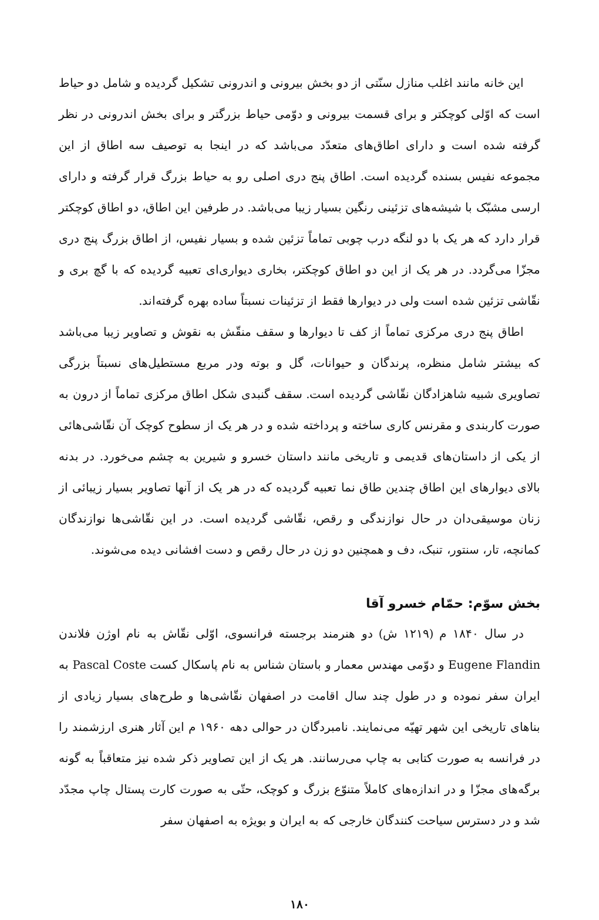این خانه مانند اغلب منازل سنّتی از دو بخش بیرونی و اندرونی تشکیل گردیده و شامل دو حیاط است که اوّلی کوچکتر و برای قسمت بیرونی و دوّمی حیاط بزرگتر و برای بخش اندرونی در نظر گرفته شده است و دارای اطاق‌های متعدّد می‌باشد که در اینجا به توصیف سه اطاق از این مجموعه نفیس بسنده گردیده است. اطاق پنج دری اصلی رو به حیاط بزرگ قرار گرفته و دارای ارسی مشبّک با شیشه‌های تزئینی رنگین بسیار زیبا می‌باشد. در طرفین این اطاق، دو اطاق کوچکتر قرار دارد که هر یک با دو لنگه درب چوبی تماماً تزئین شده و بسیار نفیس، از اطاق بزرگ پنج دری مجزّا می‌گردد. در هر یک از این دو اطاق کوچکتر، بخاری دیواری‌ای تعبیه گردیده که با گچ بری و نقّاشی تزئین شده است ولی در دیوارها فقط از تزئینات نسبتاً ساده بهره گرفته‌اند.
اطاق پنج دری مرکزی تماماً از کف تا دیوارها و سقف منقّش به نقوش و تصاویر زیبا می‌باشد که بیشتر شامل منظره، پرندگان و حیوانات، گل و بوته ودر مربع مستطیل‌های نسبتاً بزرگی تصاویری شبیه شاهزادگان نقّاشی گردیده است. سقف گنبدی شکل اطاق مرکزی تماماً از درون به صورت کاربندی و مقرنس کاری ساخته و پرداخته شده و در هر یک از سطوح کوچک آن نقّاشی‌هائی از یکی از داستان‌های قدیمی و تاریخی مانند داستان خسرو و شیرین به چشم می‌خورد. در بدنه بالای دیوارهای این اطاق چندین طاق نما تعبیه گردیده که در هر یک از آنها تصاویر بسیار زیبائی از زنان موسیقی‌دان در حال نوازندگی و رقص، نقّاشی گردیده است. در این نقّاشی‌ها نوازندگان کمانچه، تار، سنتور، تنبک، دف و همچنین دو زن در حال رقص و دست افشانی دیده می‌شوند.
بخش سوّم: حمّام خسرو آقا
در سال ۱۸۴۰ م (۱۲۱۹ ش) دو هنرمند برجسته فرانسوی، اوّلی نقّاش به نام اوژن فلاندن Eugene Flandin و دوّمی مهندس معمار و باستان شناس به نام پاسکال کست Pascal Coste به ایران سفر نموده و در طول چند سال اقامت در اصفهان نقّاشی‌ها و طرح‌های بسیار زیادی از بناهای تاریخی این شهر تهیّه می‌نمایند. نامبردگان در حوالی دهه ۱۹۶۰ م این آثار هنری ارزشمند را در فرانسه به صورت کتابی به چاپ می‌رسانند. هر یک از این تصاویر ذکر شده نیز متعاقباً به گونه برگه‌های مجزّا و در اندازه‌های کاملاً متنوّع بزرگ و کوچک، حتّی به صورت کارت پستال چاپ مجدّد شد و در دسترس سیاحت کنندگان خارجی که به ایران و بویژه به اصفهان سفر
۱۸۰